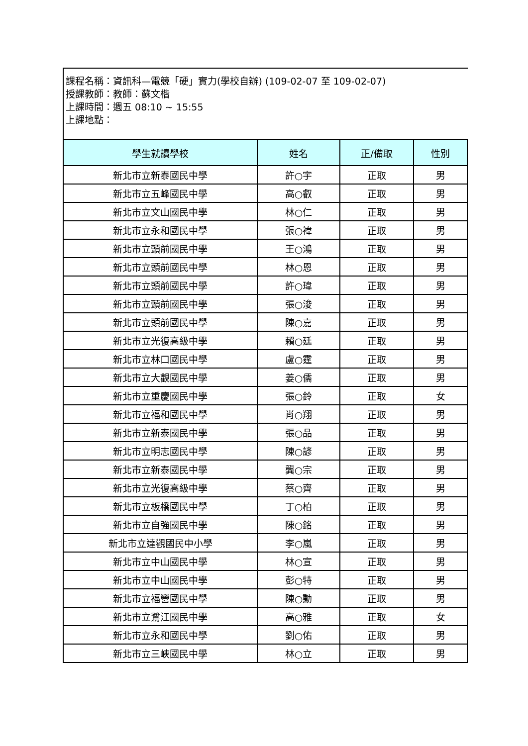課程名稱：資訊科—電競「硬」實力(學校自辦) (109-02-07 至 109-02-07)
授課教師：教師：蘇文楷
上課時間：週五 08:10 ~ 15:55
上課地點：
| 學生就讀學校 | 姓名 | 正/備取 | 性別 |
| --- | --- | --- | --- |
| 新北市立新泰國民中學 | 許○宇 | 正取 | 男 |
| 新北市立五峰國民中學 | 高○叡 | 正取 | 男 |
| 新北市立文山國民中學 | 林○仁 | 正取 | 男 |
| 新北市立永和國民中學 | 張○禕 | 正取 | 男 |
| 新北市立頭前國民中學 | 王○鴻 | 正取 | 男 |
| 新北市立頭前國民中學 | 林○恩 | 正取 | 男 |
| 新北市立頭前國民中學 | 許○瑋 | 正取 | 男 |
| 新北市立頭前國民中學 | 張○浚 | 正取 | 男 |
| 新北市立頭前國民中學 | 陳○嘉 | 正取 | 男 |
| 新北市立光復高級中學 | 賴○廷 | 正取 | 男 |
| 新北市立林口國民中學 | 盧○霆 | 正取 | 男 |
| 新北市立大觀國民中學 | 姜○儒 | 正取 | 男 |
| 新北市立重慶國民中學 | 張○鈴 | 正取 | 女 |
| 新北市立福和國民中學 | 肖○翔 | 正取 | 男 |
| 新北市立新泰國民中學 | 張○品 | 正取 | 男 |
| 新北市立明志國民中學 | 陳○諺 | 正取 | 男 |
| 新北市立新泰國民中學 | 龔○宗 | 正取 | 男 |
| 新北市立光復高級中學 | 蔡○齊 | 正取 | 男 |
| 新北市立板橋國民中學 | 丁○柏 | 正取 | 男 |
| 新北市立自強國民中學 | 陳○銘 | 正取 | 男 |
| 新北市立達觀國民中小學 | 李○嵐 | 正取 | 男 |
| 新北市立中山國民中學 | 林○宣 | 正取 | 男 |
| 新北市立中山國民中學 | 彭○特 | 正取 | 男 |
| 新北市立福營國民中學 | 陳○勳 | 正取 | 男 |
| 新北市立鷺江國民中學 | 高○雅 | 正取 | 女 |
| 新北市立永和國民中學 | 劉○佑 | 正取 | 男 |
| 新北市立三峽國民中學 | 林○立 | 正取 | 男 |